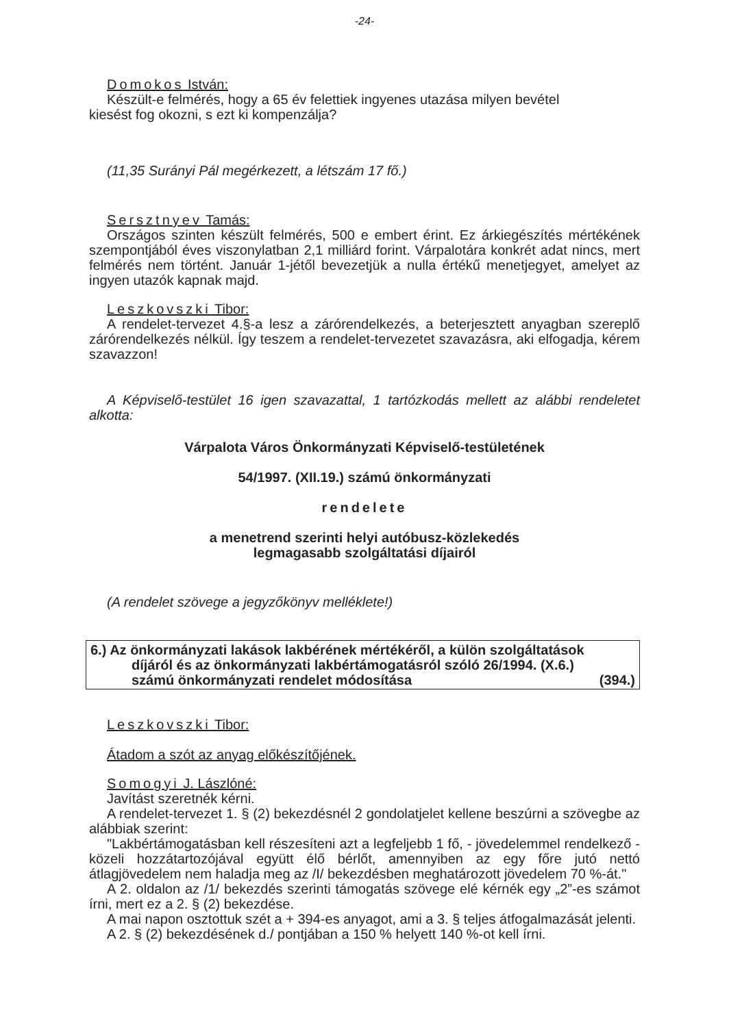-24-
Domokos István:
Készült-e felmérés, hogy a 65 év felettiek ingyenes utazása milyen bevétel
kiesést fog okozni, s ezt ki kompenzálja?
(11,35 Surányi Pál megérkezett, a létszám 17 fő.)
Sersztnyev Tamás:
Országos szinten készült felmérés, 500 e embert érint. Ez árkiegészítés mértékének szempontjából éves viszonylatban 2,1 milliárd forint. Várpalotára konkrét adat nincs, mert felmérés nem történt. Január 1-jétől bevezetjük a nulla értékű menetjegyet, amelyet az ingyen utazók kapnak majd.
Leszkovszki Tibor:
A rendelet-tervezet 4.§-a lesz a zárórendelkezés, a beterjesztett anyagban szereplő zárórendelkezés nélkül. Így teszem a rendelet-tervezetet szavazásra, aki elfogadja, kérem szavazzon!
A Képviselő-testület 16 igen szavazattal, 1 tartózkodás mellett az alábbi rendeletet alkotta:
Várpalota Város Önkormányzati Képviselő-testületének
54/1997. (XII.19.) számú önkormányzati
rendelete
a menetrend szerinti helyi autóbusz-közlekedés
legmagasabb szolgáltatási díjairól
(A rendelet szövege a jegyzőkönyv melléklete!)
6.) Az önkormányzati lakások lakbérének mértékéről, a külön szolgáltatások
díjáról és az önkormányzati lakbértámogatásról szóló 26/1994. (X.6.)
számú önkormányzati rendelet módosítása (394.)
Leszkovszki Tibor:
Átadom a szót az anyag előkészítőjének.
Somogyi J. Lászlóné:
Javítást szeretnék kérni.
A rendelet-tervezet 1. § (2) bekezdésnél 2 gondolatjelet kellene beszúrni a szövegbe az alábbiak szerint:
"Lakbértámogatásban kell részesíteni azt a legfeljebb 1 fő, - jövedelemmel rendelkező - közeli hozzátartozójával együtt élő bérlőt, amennyiben az egy főre jutó nettó átlagjövedelem nem haladja meg az /I/ bekezdésben meghatározott jövedelem 70 %-át."
A 2. oldalon az /1/ bekezdés szerinti támogatás szövege elé kérnék egy „2”-es számot írni, mert ez a 2. § (2) bekezdése.
A mai napon osztottuk szét a + 394-es anyagot, ami a 3. § teljes átfogalmazását jelenti.
A 2. § (2) bekezdésének d./ pontjában a 150 % helyett 140 %-ot kell írni.